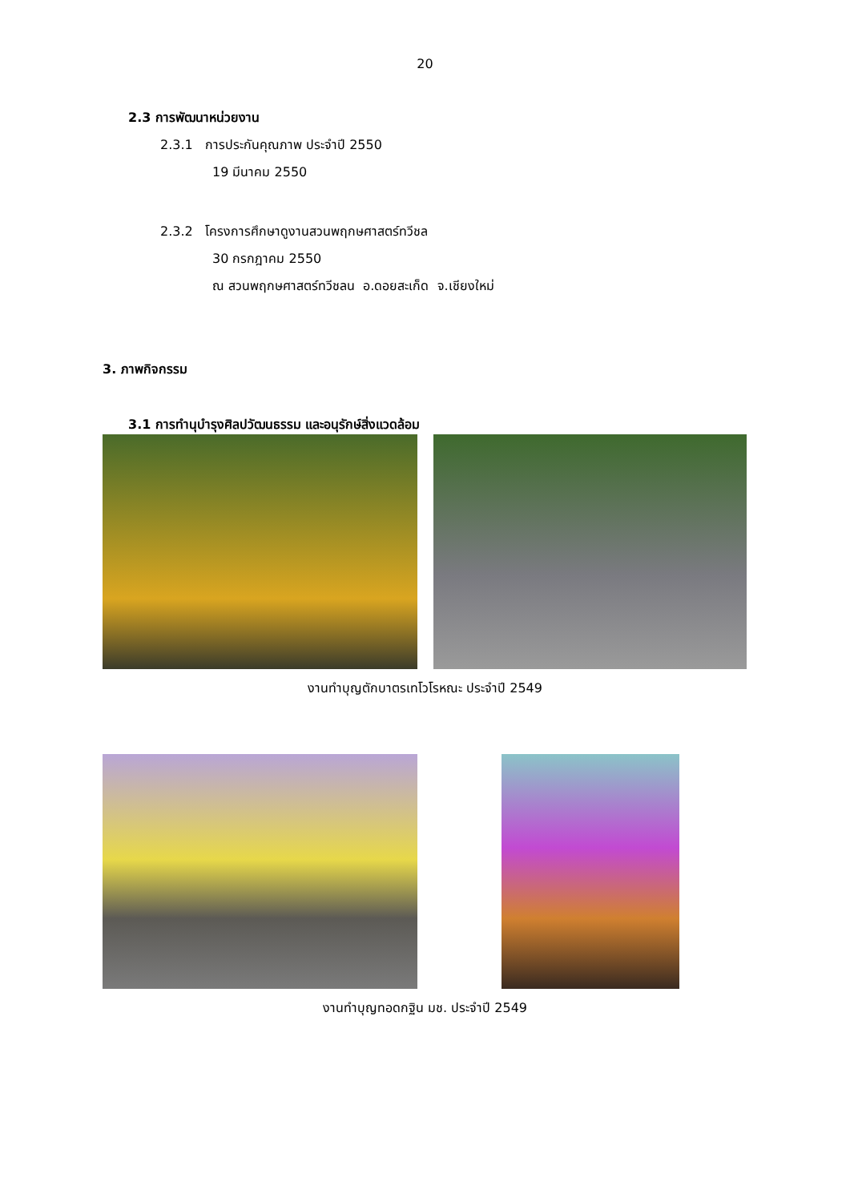20
2.3 การพัฒนาหน่วยงาน
2.3.1 การประกันคุณภาพ ประจำปี 2550
19 มีนาคม 2550
2.3.2 โครงการศึกษาดูงานสวนพฤกษศาสตร์ทวีชล
30 กรกฎาคม 2550
ณ สวนพฤกษศาสตร์ทวีชลน อ.ดอยสะเก็ด จ.เชียงใหม่
3. ภาพกิจกรรม
3.1 การทำนุบำรุงศิลปวัฒนธรรม และอนุรักษ์สิ่งแวดล้อม
งานทำบุญตักบาตรเทโวโรหณะ ประจำปี 2549
งานทำบุญทอดกฐิน มช. ประจำปี 2549